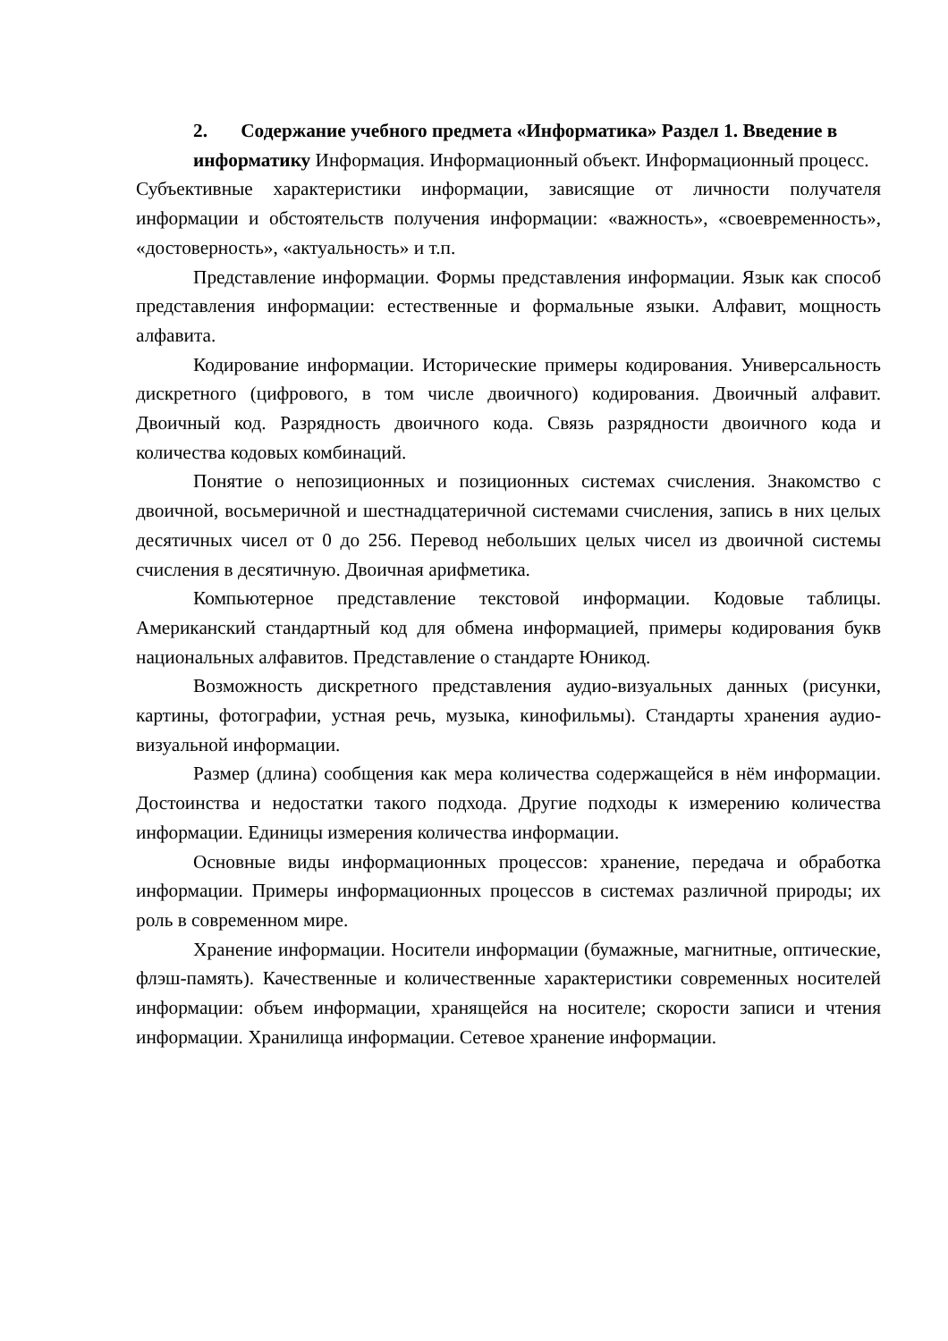2. Содержание учебного предмета «Информатика» Раздел 1. Введение в информатику Информация. Информационный объект. Информационный процесс.
Субъективные характеристики информации, зависящие от личности получателя информации и обстоятельств получения информации: «важность», «своевременность», «достоверность», «актуальность» и т.п.
Представление информации. Формы представления информации. Язык как способ представления информации: естественные и формальные языки. Алфавит, мощность алфавита.
Кодирование информации. Исторические примеры кодирования. Универсальность дискретного (цифрового, в том числе двоичного) кодирования. Двоичный алфавит. Двоичный код. Разрядность двоичного кода. Связь разрядности двоичного кода и количества кодовых комбинаций.
Понятие о непозиционных и позиционных системах счисления. Знакомство с двоичной, восьмеричной и шестнадцатеричной системами счисления, запись в них целых десятичных чисел от 0 до 256. Перевод небольших целых чисел из двоичной системы счисления в десятичную. Двоичная арифметика.
Компьютерное представление текстовой информации. Кодовые таблицы. Американский стандартный код для обмена информацией, примеры кодирования букв национальных алфавитов. Представление о стандарте Юникод.
Возможность дискретного представления аудио-визуальных данных (рисунки, картины, фотографии, устная речь, музыка, кинофильмы). Стандарты хранения аудио-визуальной информации.
Размер (длина) сообщения как мера количества содержащейся в нём информации. Достоинства и недостатки такого подхода. Другие подходы к измерению количества информации. Единицы измерения количества информации.
Основные виды информационных процессов: хранение, передача и обработка информации. Примеры информационных процессов в системах различной природы; их роль в современном мире.
Хранение информации. Носители информации (бумажные, магнитные, оптические, флэш-память). Качественные и количественные характеристики современных носителей информации: объем информации, хранящейся на носителе; скорости записи и чтения информации. Хранилища информации. Сетевое хранение информации.